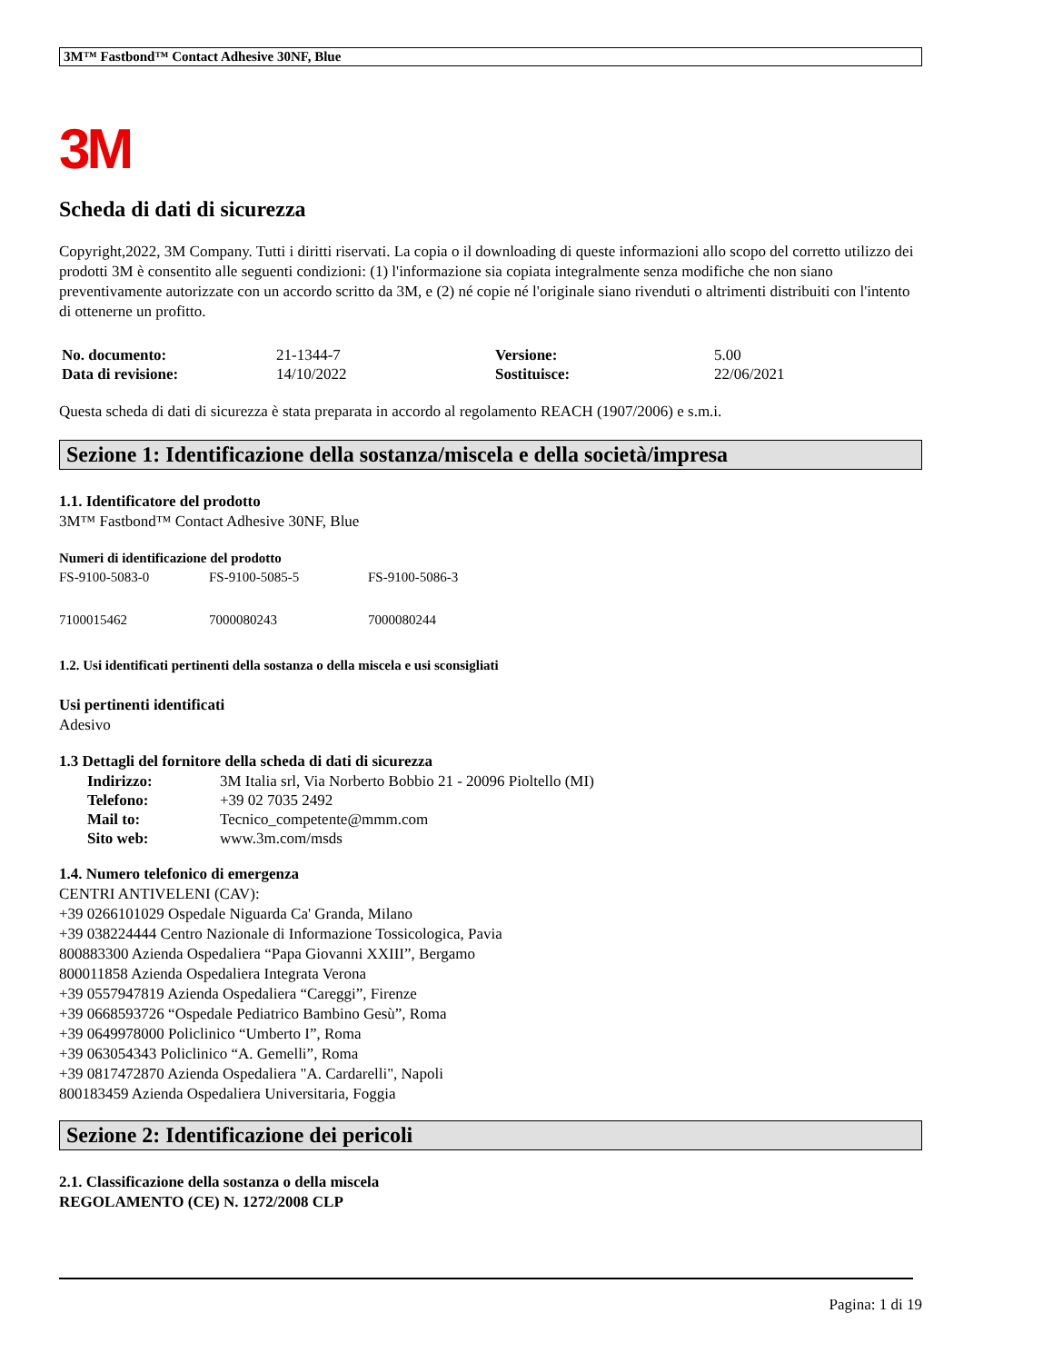3M™ Fastbond™ Contact Adhesive 30NF, Blue
3M
Scheda di dati di sicurezza
Copyright,2022, 3M Company. Tutti i diritti riservati. La copia o il downloading di queste informazioni allo scopo del corretto utilizzo dei prodotti 3M è consentito alle seguenti condizioni: (1) l'informazione sia copiata integralmente senza modifiche che non siano preventivamente autorizzate con un accordo scritto da 3M, e (2) né copie né l'originale siano rivenduti o altrimenti distribuiti con l'intento di ottenerne un profitto.
| No. documento: | 21-1344-7 | Versione: | 5.00 |
| Data di revisione: | 14/10/2022 | Sostituisce: | 22/06/2021 |
Questa scheda di dati di sicurezza è stata preparata in accordo al regolamento REACH (1907/2006) e s.m.i.
Sezione 1: Identificazione della sostanza/miscela e della società/impresa
1.1. Identificatore del prodotto
3M™ Fastbond™ Contact Adhesive 30NF, Blue
Numeri di identificazione del prodotto
| FS-9100-5083-0 | FS-9100-5085-5 | FS-9100-5086-3 |
| 7100015462 | 7000080243 | 7000080244 |
1.2. Usi identificati pertinenti della sostanza o della miscela e usi sconsigliati
Usi pertinenti identificati
Adesivo
1.3 Dettagli del fornitore della scheda di dati di sicurezza
| Indirizzo: | 3M Italia srl, Via Norberto Bobbio 21 - 20096 Pioltello (MI) |
| Telefono: | +39 02 7035 2492 |
| Mail to: | Tecnico_competente@mmm.com |
| Sito web: | www.3m.com/msds |
1.4. Numero telefonico di emergenza
CENTRI ANTIVELENI (CAV):
+39 0266101029 Ospedale Niguarda Ca' Granda, Milano
+39 038224444 Centro Nazionale di Informazione Tossicologica, Pavia
800883300 Azienda Ospedaliera “Papa Giovanni XXIII”, Bergamo
800011858 Azienda Ospedaliera Integrata Verona
+39 0557947819 Azienda Ospedaliera “Careggi”, Firenze
+39 0668593726 “Ospedale Pediatrico Bambino Gesù”, Roma
+39 0649978000 Policlinico “Umberto I”, Roma
+39 063054343 Policlinico “A. Gemelli”, Roma
+39 0817472870 Azienda Ospedaliera "A. Cardarelli", Napoli
800183459 Azienda Ospedaliera Universitaria, Foggia
Sezione 2: Identificazione dei pericoli
2.1. Classificazione della sostanza o della miscela
REGOLAMENTO (CE) N. 1272/2008 CLP
Pagina: 1 di 19